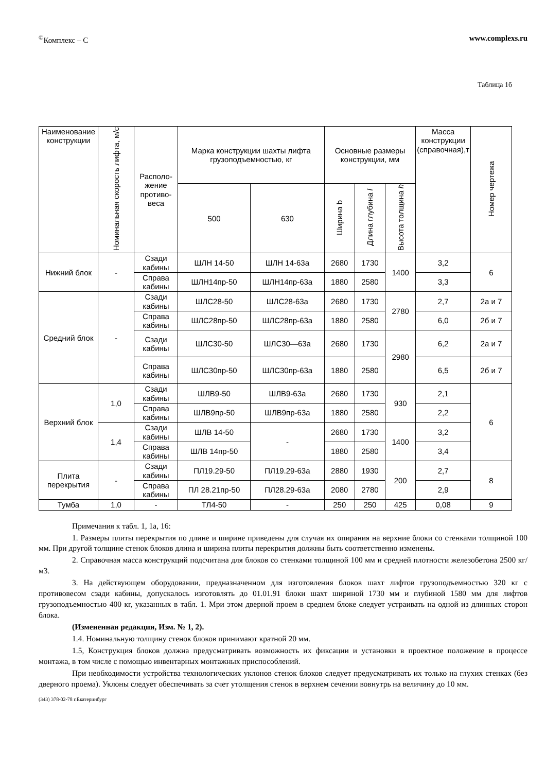<sup>©</sup>Комплекс – С www.complexs.ru
Таблица 1б
| Наименование конструкции | Номинальная скорость лифта, м/с | Располо­жение противо­веса | Марка конструкции шахты лифта грузоподъемностью, кг | | Основные размеры конструкции, мм | | | Масса конструкции (справочная),т | Номер чертежа |
| --- | --- | --- | --- | --- | --- | --- | --- | --- | --- |
| | | | 500 | 630 | Ширина b | Длина глубина l | Высота толщина h | | |
| Нижний блок | - | Сзади кабины | ШЛН 14-50 | ШЛН 14-63а | 2680 | 1730 | 1400 | 3,2 | 6 |
| | | Справа кабины | ШЛН14пр-50 | ШЛН14пр-63а | 1880 | 2580 | | 3,3 | |
| Средний блок | - | Сзади кабины | ШЛС28-50 | ШЛС28-63а | 2680 | 1730 | 2780 | 2,7 | 2а и 7 |
| | | Справа кабины | ШЛС28пр-50 | ШЛС28пр-63а | 1880 | 2580 | | 6,0 | 2б и 7 |
| | | Сзади кабины | ШЛС30-50 | ШЛС30—63а | 2680 | 1730 | 2980 | 6,2 | 2а и 7 |
| | | Справа кабины | ШЛС30пр-50 | ШЛС30пр-63а | 1880 | 2580 | | 6,5 | 2б и 7 |
| Верхний блок | 1,0 | Сзади кабины | ШЛВ9-50 | ШЛВ9-63а | 2680 | 1730 | 930 | 2,1 | 6 |
| | | Справа кабины | ШЛВ9пр-50 | ШЛВ9пр-63а | 1880 | 2580 | | 2,2 | |
| | 1,4 | Сзади кабины | ШЛВ 14-50 | - | 2680 | 1730 | 1400 | 3,2 | |
| | | Справа кабины | ШЛВ 14пр-50 | | 1880 | 2580 | | 3,4 | |
| Плита перекрытия | - | Сзади кабины | ПЛ19.29-50 | ПЛ19.29-63а | 2880 | 1930 | 200 | 2,7 | 8 |
| | | Справа кабины | ПЛ 28.21пр-50 | ПЛ28.29-63а | 2080 | 2780 | | 2,9 | |
| Тумба | 1,0 | - | ТЛ4-50 | - | 250 | 250 | 425 | 0,08 | 9 |
Примечания к табл. 1, 1а, 16:
1. Размеры плиты перекрытия по длине и ширине приведены для случая их опирания на верхние блоки со стенками толщиной 100 мм. При другой толщине стенок блоков длина и ширина плиты перекрытия должны быть соответственно изменены.
2. Справочная масса конструкций подсчитана для блоков со стенками толщиной 100 мм и средней плотности железобетона 2500 кг/м3.
3. На действующем оборудовании, предназначенном для изготовления блоков шахт лифтов грузоподъемностью 320 кг с противовесом сзади кабины, допускалось изготовлять до 01.01.91 блоки шахт шириной 1730 мм и глубиной 1580 мм для лифтов грузоподъемностью 400 кг, указанных в табл. 1. Мри этом дверной проем в среднем блоке следует устраивать на одной из длинных сторон блока.
(Измененная редакция, Изм. № 1, 2).
1.4. Номинальную толщину стенок блоков принимают кратной 20 мм.
1.5, Конструкция блоков должна предусматривать возможность их фиксации и установки в проектное положение в процессе монтажа, в том числе с помощью инвентарных монтажных приспособлений.
При необходимости устройства технологических уклонов стенок блоков следует предусматривать их только на глухих стенках (без дверного проема). Уклоны следует обеспечивать за счет утолщения стенок в верхнем сечении вовнутрь на величину до 10 мм.
(343) 378-02-78 г.Екатеринбург